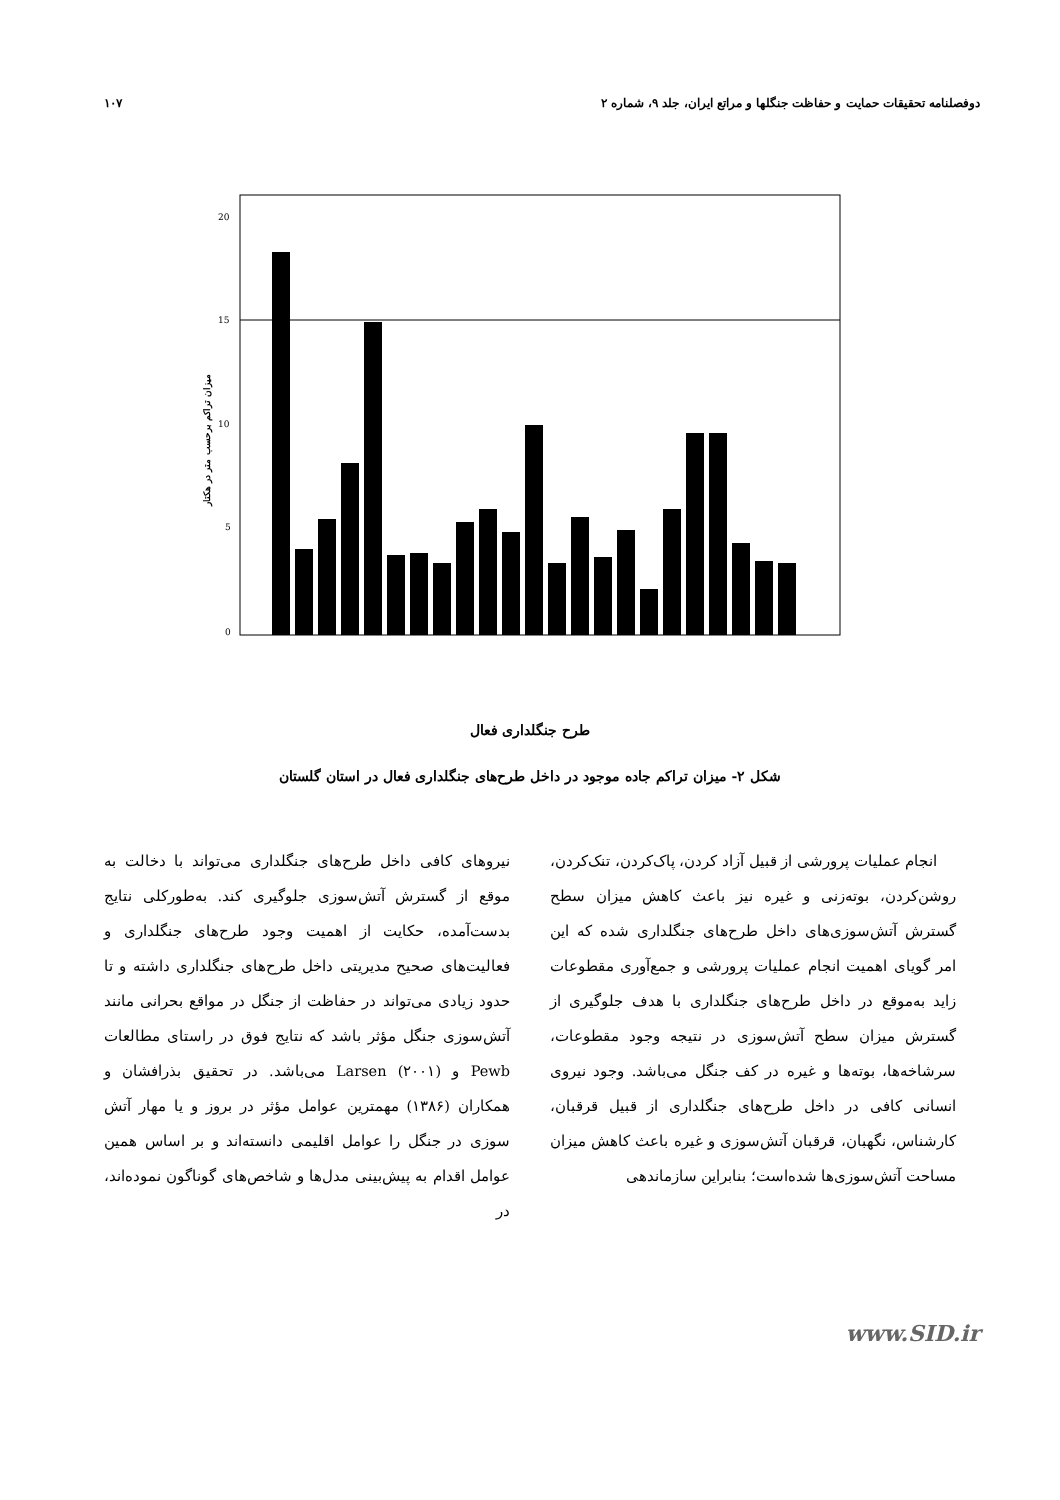دوفصلنامه تحقیقات حمایت و حفاظت جنگلها و مراتع ایران، جلد ۹، شماره ۲ ۱۰۷
میزان تراکم برحسب متر در هکتار
20
15
10
5
0
طرح جنگلداری فعال
شکل ۲- میزان تراکم جاده موجود در داخل طرح‌های جنگلداری فعال در استان گلستان
انجام عملیات پرورشی از قبیل آزاد کردن، پاک‌کردن، تنک‌کردن، روشن‌کردن، بوته‌زنی و غیره نیز باعث کاهش میزان سطح گسترش آتش‌سوزی‌های داخل طرح‌های جنگلداری شده که این امر گویای اهمیت انجام عملیات پرورشی و جمع‌آوری مقطوعات زاید به‌موقع در داخل طرح‌های جنگلداری با هدف جلوگیری از گسترش میزان سطح آتش‌سوزی در نتیجه وجود مقطوعات، سرشاخه‌ها، بوته‌ها و غیره در کف جنگل می‌باشد. وجود نیروی انسانی کافی در داخل طرح‌های جنگلداری از قبیل قرقبان، کارشناس، نگهبان، قرقبان آتش‌سوزی و غیره باعث کاهش میزان مساحت آتش‌سوزی‌ها شده‌است؛ بنابراین سازماندهی
نیروهای کافی داخل طرح‌های جنگلداری می‌تواند با دخالت به موقع از گسترش آتش‌سوزی جلوگیری کند. به‌طورکلی نتایج بدست‌آمده، حکایت از اهمیت وجود طرح‌های جنگلداری و فعالیت‌های صحیح مدیریتی داخل طرح‌های جنگلداری داشته و تا حدود زیادی می‌تواند در حفاظت از جنگل در مواقع بحرانی مانند آتش‌سوزی جنگل مؤثر باشد که نتایج فوق در راستای مطالعات Pewb و Larsen (۲۰۰۱) می‌باشد. در تحقیق بذرافشان و همکاران (۱۳۸۶) مهمترین عوامل مؤثر در بروز و یا مهار آتش سوزی در جنگل را عوامل اقلیمی دانسته‌اند و بر اساس همین عوامل اقدام به پیش‌بینی مدل‌ها و شاخص‌های گوناگون نموده‌اند، در
www.SID.ir